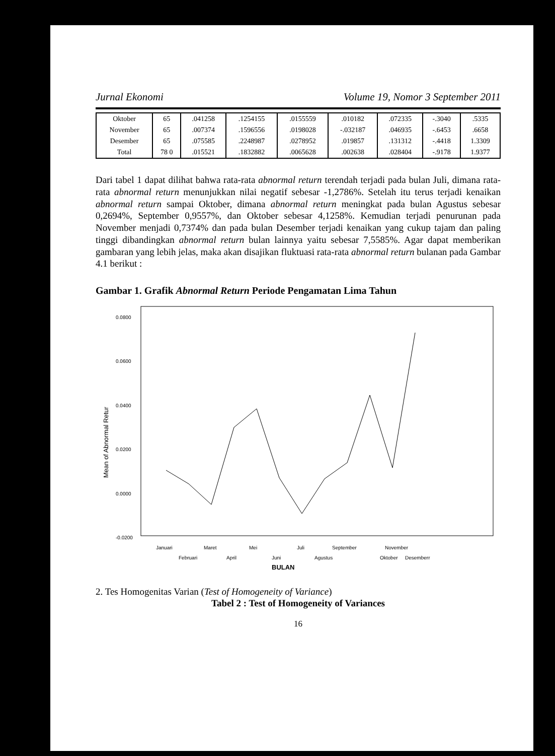Jurnal Ekonomi Volume 19, Nomor 3 September 2011
| Oktober | 65 | .041258 | .1254155 | .0155559 | .010182 | .072335 | -.3040 | .5335 |
| November | 65 | .007374 | .1596556 | .0198028 | -.032187 | .046935 | -.6453 | .6658 |
| Desember | 65 | .075585 | .2248987 | .0278952 | .019857 | .131312 | -.4418 | 1.3309 |
| Total | 78 0 | .015521 | .1832882 | .0065628 | .002638 | .028404 | -.9178 | 1.9377 |
Dari tabel 1 dapat dilihat bahwa rata-rata abnormal return terendah terjadi pada bulan Juli, dimana rata-rata abnormal return menunjukkan nilai negatif sebesar -1,2786%. Setelah itu terus terjadi kenaikan abnormal return sampai Oktober, dimana abnormal return meningkat pada bulan Agustus sebesar 0,2694%, September 0,9557%, dan Oktober sebesar 4,1258%. Kemudian terjadi penurunan pada November menjadi 0,7374% dan pada bulan Desember terjadi kenaikan yang cukup tajam dan paling tinggi dibandingkan abnormal return bulan lainnya yaitu sebesar 7,5585%. Agar dapat memberikan gambaran yang lebih jelas, maka akan disajikan fluktuasi rata-rata abnormal return bulanan pada Gambar 4.1 berikut :
Gambar 1. Grafik Abnormal Return Periode Pengamatan Lima Tahun
0.0800
0.0600
0.0400
0.0200
0.0000
-0.0200
Mean of Abnormal Retur
Januari
Februari
Maret
April
Mei
Juni
Juli
Agustus
September
Oktober
November
Desemberr
BULAN
2. Tes Homogenitas Varian (Test of Homogeneity of Variance)
Tabel 2 : Test of Homogeneity of Variances
16